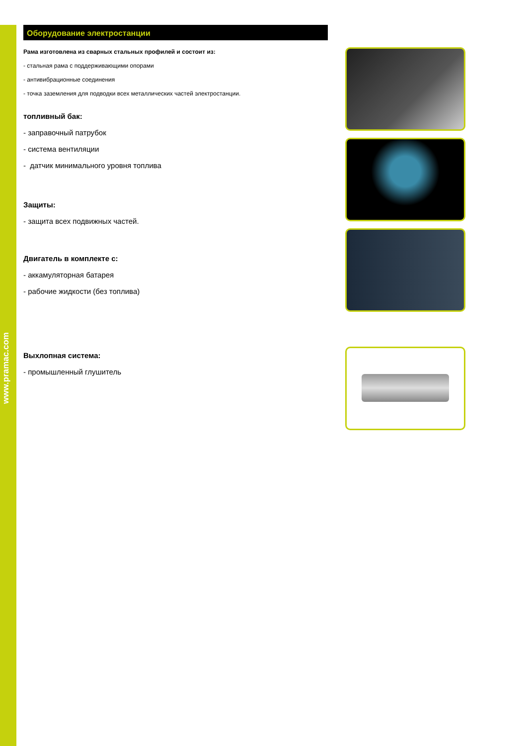www.pramac.com
Оборудование электростанции
Рама изготовлена из сварных стальных профилей и состоит из:
- стальная рама с поддерживающими опорами
- антивибрационные соединения
- точка заземления для подводки всех металлических частей электростанции.
топливный бак:
- заправочный патрубок
- система вентиляции
- датчик минимального уровня топлива
Защиты:
- защита всех подвижных частей.
Двигатель в комплекте с:
- аккамуляторная батарея
- рабочие жидкости (без топлива)
Выхлопная система:
- промышленный глушитель